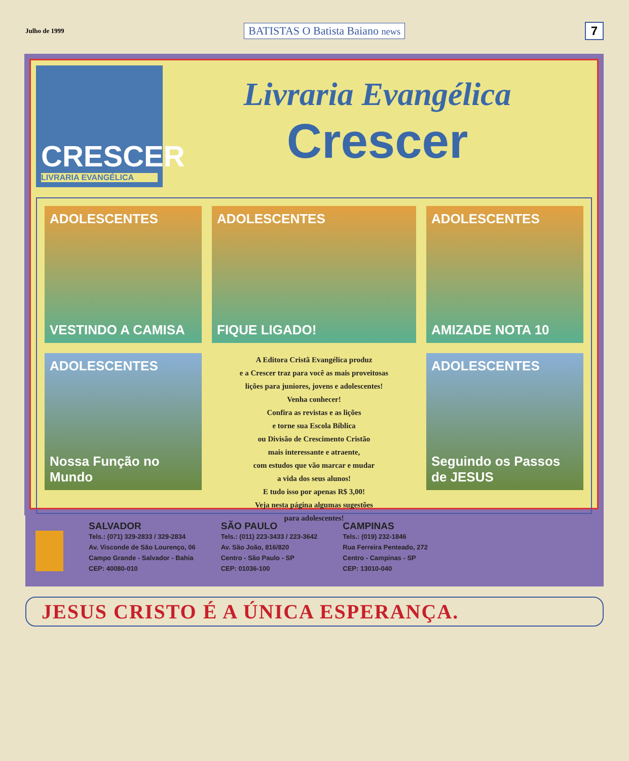Julho de 1999 BATISTAS O Batista Baiano news 7
CRESCER
LIVRARIA EVANGÉLICA
Livraria Evangélica
Crescer
ADOLESCENTES
VESTINDO A CAMISA
ADOLESCENTES
FIQUE LIGADO!
ADOLESCENTES
AMIZADE NOTA 10
ADOLESCENTES
Nossa Função no Mundo
A Editora Cristã Evangélica produz
e a Crescer traz para você as mais proveitosas
lições para juniores, jovens e adolescentes!
Venha conhecer!
Confira as revistas e as lições
e torne sua Escola Bíblica
ou Divisão de Crescimento Cristão
mais interessante e atraente,
com estudos que vão marcar e mudar
a vida dos seus alunos!
E tudo isso por apenas R$ 3,00!
Veja nesta página algumas sugestões
para adolescentes!
ADOLESCENTES
Seguindo os Passos de JESUS
SALVADOR
Tels.: (071) 329-2833 / 329-2834
Av. Visconde de São Lourenço, 06
Campo Grande - Salvador - Bahia
CEP: 40080-010
SÃO PAULO
Tels.: (011) 223-3433 / 223-3642
Av. São João, 816/820
Centro - São Paulo - SP
CEP: 01036-100
CAMPINAS
Tels.: (019) 232-1846
Rua Ferreira Penteado, 272
Centro - Campinas - SP
CEP: 13010-040
JESUS CRISTO É A ÚNICA ESPERANÇA.